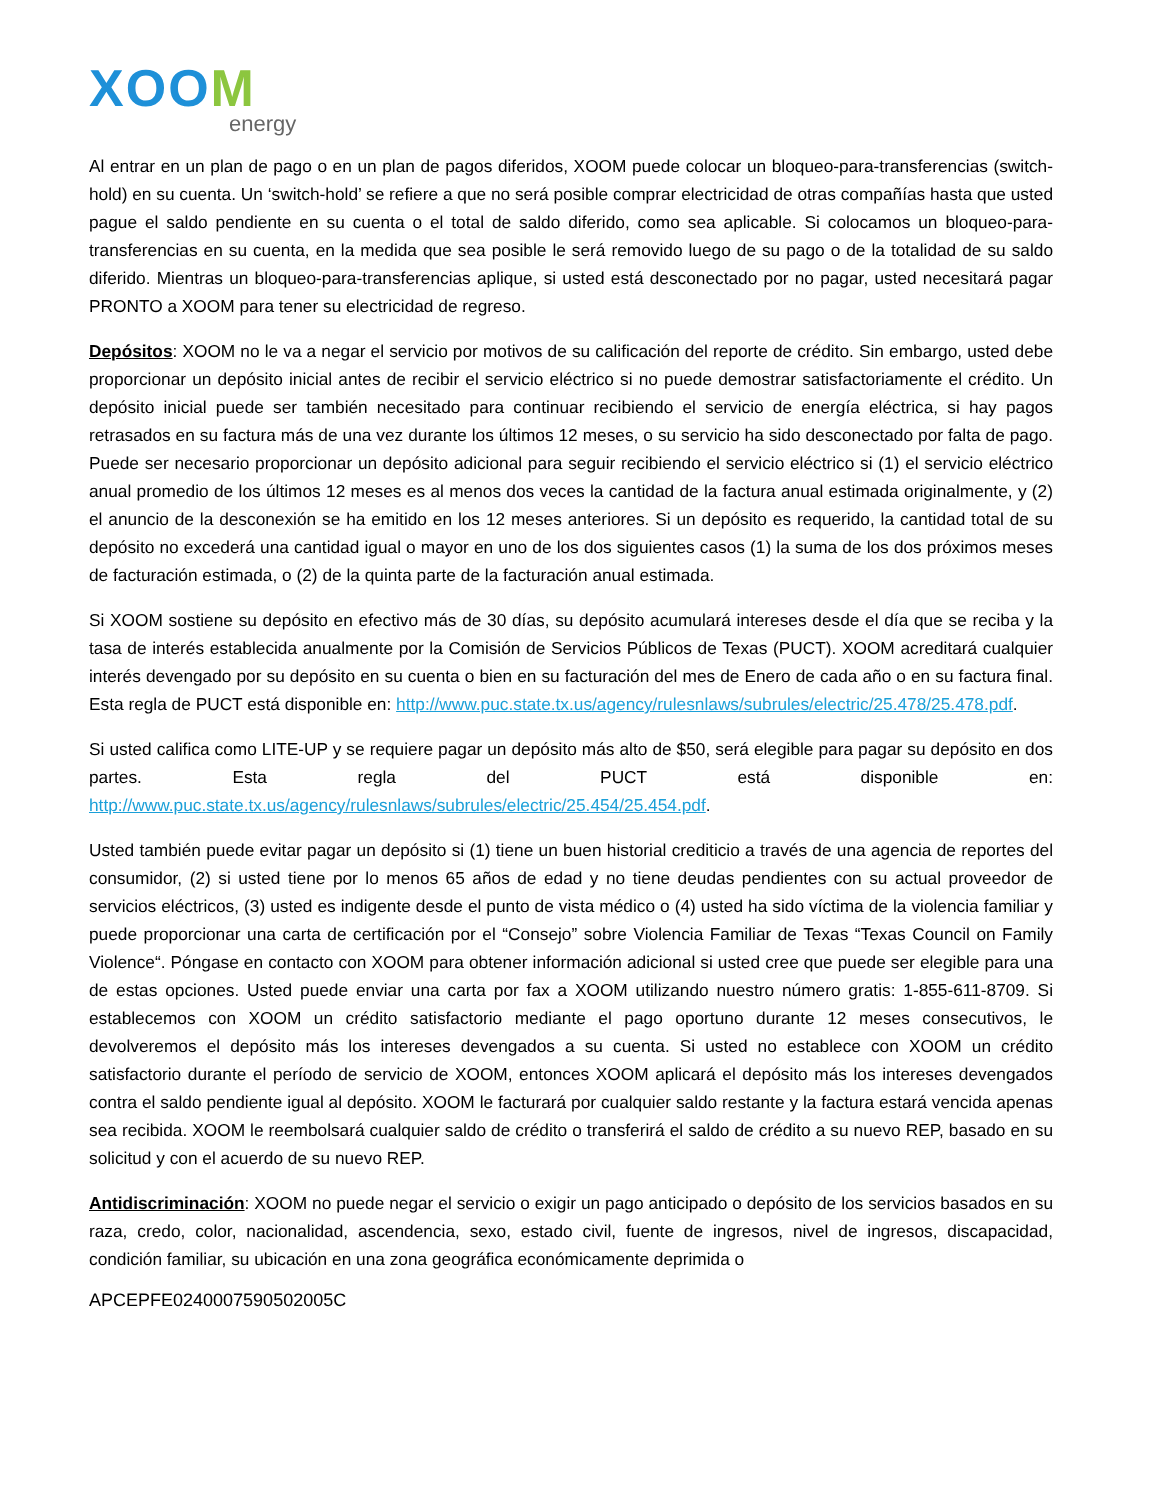XOOM
energy
Al entrar en un plan de pago o en un plan de pagos diferidos, XOOM puede colocar un bloqueo-para-transferencias (switch-hold) en su cuenta. Un ‘switch-hold’ se refiere a que no será posible comprar electricidad de otras compañías hasta que usted pague el saldo pendiente en su cuenta o el total de saldo diferido, como sea aplicable. Si colocamos un bloqueo-para-transferencias en su cuenta, en la medida que sea posible le será removido luego de su pago o de la totalidad de su saldo diferido. Mientras un bloqueo-para-transferencias aplique, si usted está desconectado por no pagar, usted necesitará pagar PRONTO a XOOM para tener su electricidad de regreso.
Depósitos: XOOM no le va a negar el servicio por motivos de su calificación del reporte de crédito. Sin embargo, usted debe proporcionar un depósito inicial antes de recibir el servicio eléctrico si no puede demostrar satisfactoriamente el crédito. Un depósito inicial puede ser también necesitado para continuar recibiendo el servicio de energía eléctrica, si hay pagos retrasados en su factura más de una vez durante los últimos 12 meses, o su servicio ha sido desconectado por falta de pago. Puede ser necesario proporcionar un depósito adicional para seguir recibiendo el servicio eléctrico si (1) el servicio eléctrico anual promedio de los últimos 12 meses es al menos dos veces la cantidad de la factura anual estimada originalmente, y (2) el anuncio de la desconexión se ha emitido en los 12 meses anteriores. Si un depósito es requerido, la cantidad total de su depósito no excederá una cantidad igual o mayor en uno de los dos siguientes casos (1) la suma de los dos próximos meses de facturación estimada, o (2) de la quinta parte de la facturación anual estimada.
Si XOOM sostiene su depósito en efectivo más de 30 días, su depósito acumulará intereses desde el día que se reciba y la tasa de interés establecida anualmente por la Comisión de Servicios Públicos de Texas (PUCT). XOOM acreditará cualquier interés devengado por su depósito en su cuenta o bien en su facturación del mes de Enero de cada año o en su factura final. Esta regla de PUCT está disponible en: http://www.puc.state.tx.us/agency/rulesnlaws/subrules/electric/25.478/25.478.pdf.
Si usted califica como LITE-UP y se requiere pagar un depósito más alto de $50, será elegible para pagar su depósito en dos partes. Esta regla del PUCT está disponible en: http://www.puc.state.tx.us/agency/rulesnlaws/subrules/electric/25.454/25.454.pdf.
Usted también puede evitar pagar un depósito si (1) tiene un buen historial crediticio a través de una agencia de reportes del consumidor, (2) si usted tiene por lo menos 65 años de edad y no tiene deudas pendientes con su actual proveedor de servicios eléctricos, (3) usted es indigente desde el punto de vista médico o (4) usted ha sido víctima de la violencia familiar y puede proporcionar una carta de certificación por el “Consejo” sobre Violencia Familiar de Texas “Texas Council on Family Violence“. Póngase en contacto con XOOM para obtener información adicional si usted cree que puede ser elegible para una de estas opciones. Usted puede enviar una carta por fax a XOOM utilizando nuestro número gratis: 1-855-611-8709. Si establecemos con XOOM un crédito satisfactorio mediante el pago oportuno durante 12 meses consecutivos, le devolveremos el depósito más los intereses devengados a su cuenta. Si usted no establece con XOOM un crédito satisfactorio durante el período de servicio de XOOM, entonces XOOM aplicará el depósito más los intereses devengados contra el saldo pendiente igual al depósito. XOOM le facturará por cualquier saldo restante y la factura estará vencida apenas sea recibida. XOOM le reembolsará cualquier saldo de crédito o transferirá el saldo de crédito a su nuevo REP, basado en su solicitud y con el acuerdo de su nuevo REP.
Antidiscriminación: XOOM no puede negar el servicio o exigir un pago anticipado o depósito de los servicios basados en su raza, credo, color, nacionalidad, ascendencia, sexo, estado civil, fuente de ingresos, nivel de ingresos, discapacidad, condición familiar, su ubicación en una zona geográfica económicamente deprimida o
APCEPFE0240007590502005C